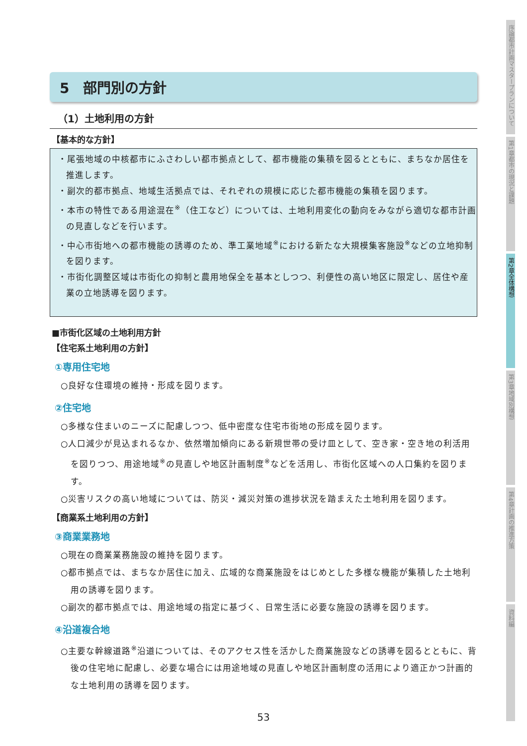序論
都市計画マスタープランについて
第1章
都市の現況と課題
第2章
全体構想
第3章
地域別構想
第4章
計画の推進方策
資料編
5　部門別の方針
（1）土地利用の方針
【基本的な方針】
・尾張地域の中核都市にふさわしい都市拠点として、都市機能の集積を図るとともに、まちなか居住を推進します。
・副次的都市拠点、地域生活拠点では、それぞれの規模に応じた都市機能の集積を図ります。
・本市の特性である用途混在<sup>※</sup>（住工など）については、土地利用変化の動向をみながら適切な都市計画の見直しなどを行います。
・中心市街地への都市機能の誘導のため、準工業地域<sup>※</sup>における新たな大規模集客施設<sup>※</sup>などの立地抑制を図ります。
・市街化調整区域は市街化の抑制と農用地保全を基本としつつ、利便性の高い地区に限定し、居住や産業の立地誘導を図ります。
■市街化区域の土地利用方針
【住宅系土地利用の方針】
①専用住宅地
○良好な住環境の維持・形成を図ります。
②住宅地
○多様な住まいのニーズに配慮しつつ、低中密度な住宅市街地の形成を図ります。
○人口減少が見込まれるなか、依然増加傾向にある新規世帯の受け皿として、空き家・空き地の利活用を図りつつ、用途地域<sup>※</sup>の見直しや地区計画制度<sup>※</sup>などを活用し、市街化区域への人口集約を図ります。
○災害リスクの高い地域については、防災・減災対策の進捗状況を踏まえた土地利用を図ります。
【商業系土地利用の方針】
③商業業務地
○現在の商業業務施設の維持を図ります。
○都市拠点では、まちなか居住に加え、広域的な商業施設をはじめとした多様な機能が集積した土地利用の誘導を図ります。
○副次的都市拠点では、用途地域の指定に基づく、日常生活に必要な施設の誘導を図ります。
④沿道複合地
○主要な幹線道路<sup>※</sup>沿道については、そのアクセス性を活かした商業施設などの誘導を図るとともに、背後の住宅地に配慮し、必要な場合には用途地域の見直しや地区計画制度の活用により適正かつ計画的な土地利用の誘導を図ります。
53